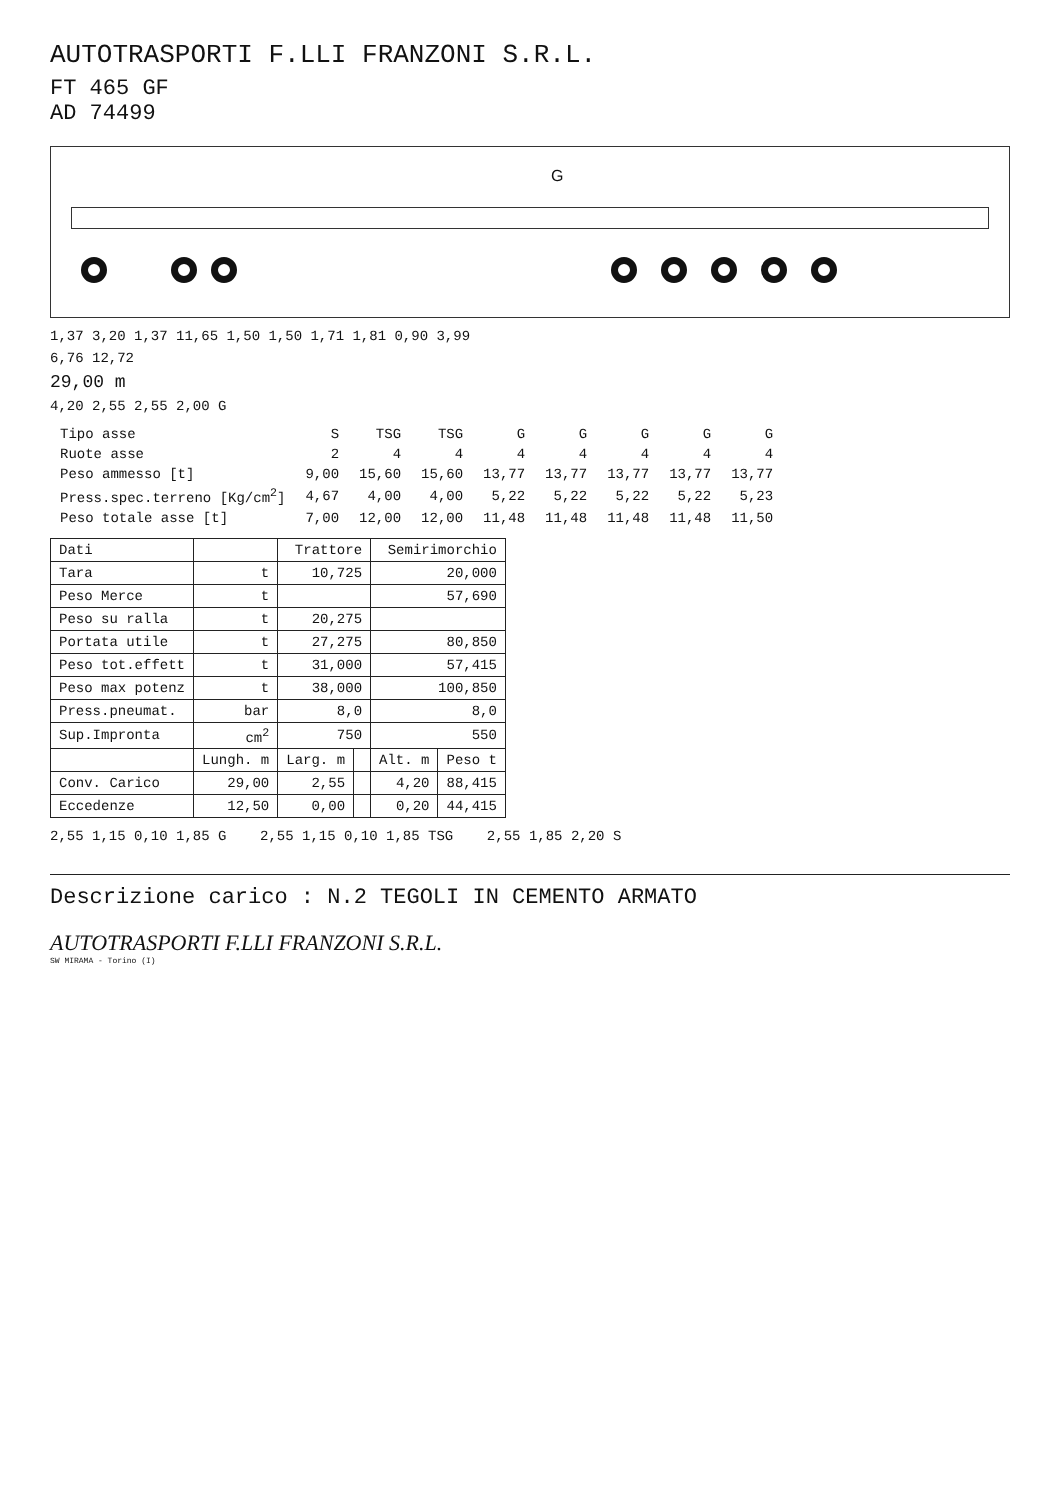AUTOTRASPORTI F.LLI FRANZONI S.R.L.
FT 465 GF
AD 74499
G
1,37 3,20 1,37 11,65 1,50 1,50 1,71 1,81 0,90 3,99
6,76 12,72
29,00 m
4,20 2,55 2,55 2,00 G
| Tipo asse | S | TSG | TSG | G | G | G | G | G |
| Ruote asse | 2 | 4 | 4 | 4 | 4 | 4 | 4 | 4 |
| Peso ammesso [t] | 9,00 | 15,60 | 15,60 | 13,77 | 13,77 | 13,77 | 13,77 | 13,77 |
| Press.spec.terreno [Kg/cm<sup>2</sup>] | 4,67 | 4,00 | 4,00 | 5,22 | 5,22 | 5,22 | 5,22 | 5,23 |
| Peso totale asse [t] | 7,00 | 12,00 | 12,00 | 11,48 | 11,48 | 11,48 | 11,48 | 11,50 |
| Dati | | Trattore | | Semirimorchio | |
| --- | --- | --- | --- | --- | --- |
| Tara | t | 10,725 | | 20,000 | |
| Peso Merce | t | | | 57,690 | |
| Peso su ralla | t | 20,275 | | | |
| Portata utile | t | 27,275 | | 80,850 | |
| Peso tot.effett | t | 31,000 | | 57,415 | |
| Peso max potenz | t | 38,000 | | 100,850 | |
| Press.pneumat. | bar | 8,0 | | 8,0 | |
| Sup.Impronta | cm<sup>2</sup> | 750 | | 550 | |
| | Lungh. m | Larg. m | | Alt. m | Peso t |
| Conv. Carico | 29,00 | 2,55 | | 4,20 | 88,415 |
| Eccedenze | 12,50 | 0,00 | | 0,20 | 44,415 |
2,55 1,15 0,10 1,85 G 2,55 1,15 0,10 1,85 TSG 2,55 1,85 2,20 S
Descrizione carico : N.2 TEGOLI IN CEMENTO ARMATO
AUTOTRASPORTI F.LLI FRANZONI S.R.L.
SW MIRAMA - Torino (I)